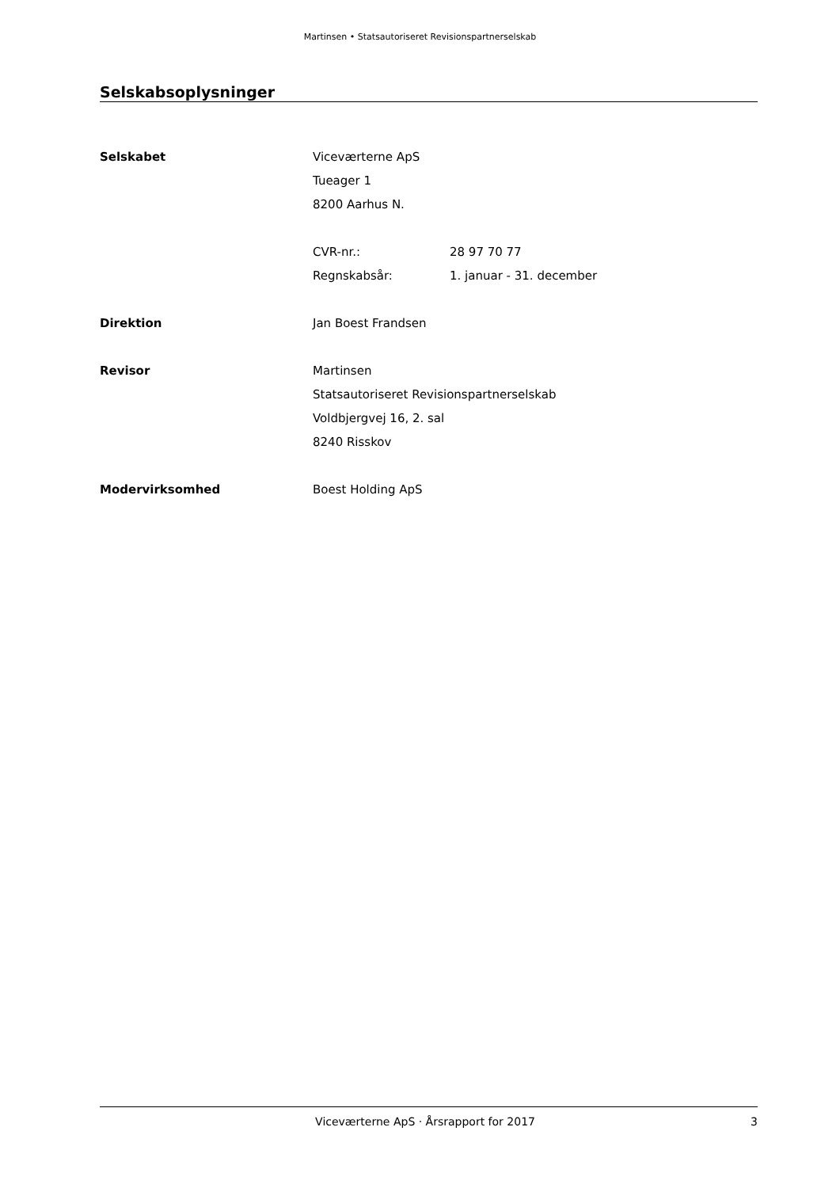Martinsen • Statsautoriseret Revisionspartnerselskab
Selskabsoplysninger
Selskabet Viceværterne ApS
Tueager 1
8200 Aarhus N.
CVR-nr.: 28 97 70 77
Regnskabsår: 1. januar - 31. december
Direktion Jan Boest Frandsen
Revisor Martinsen
Statsautoriseret Revisionspartnerselskab
Voldbjergvej 16, 2. sal
8240 Risskov
Modervirksomhed Boest Holding ApS
Viceværterne ApS · Årsrapport for 2017 3